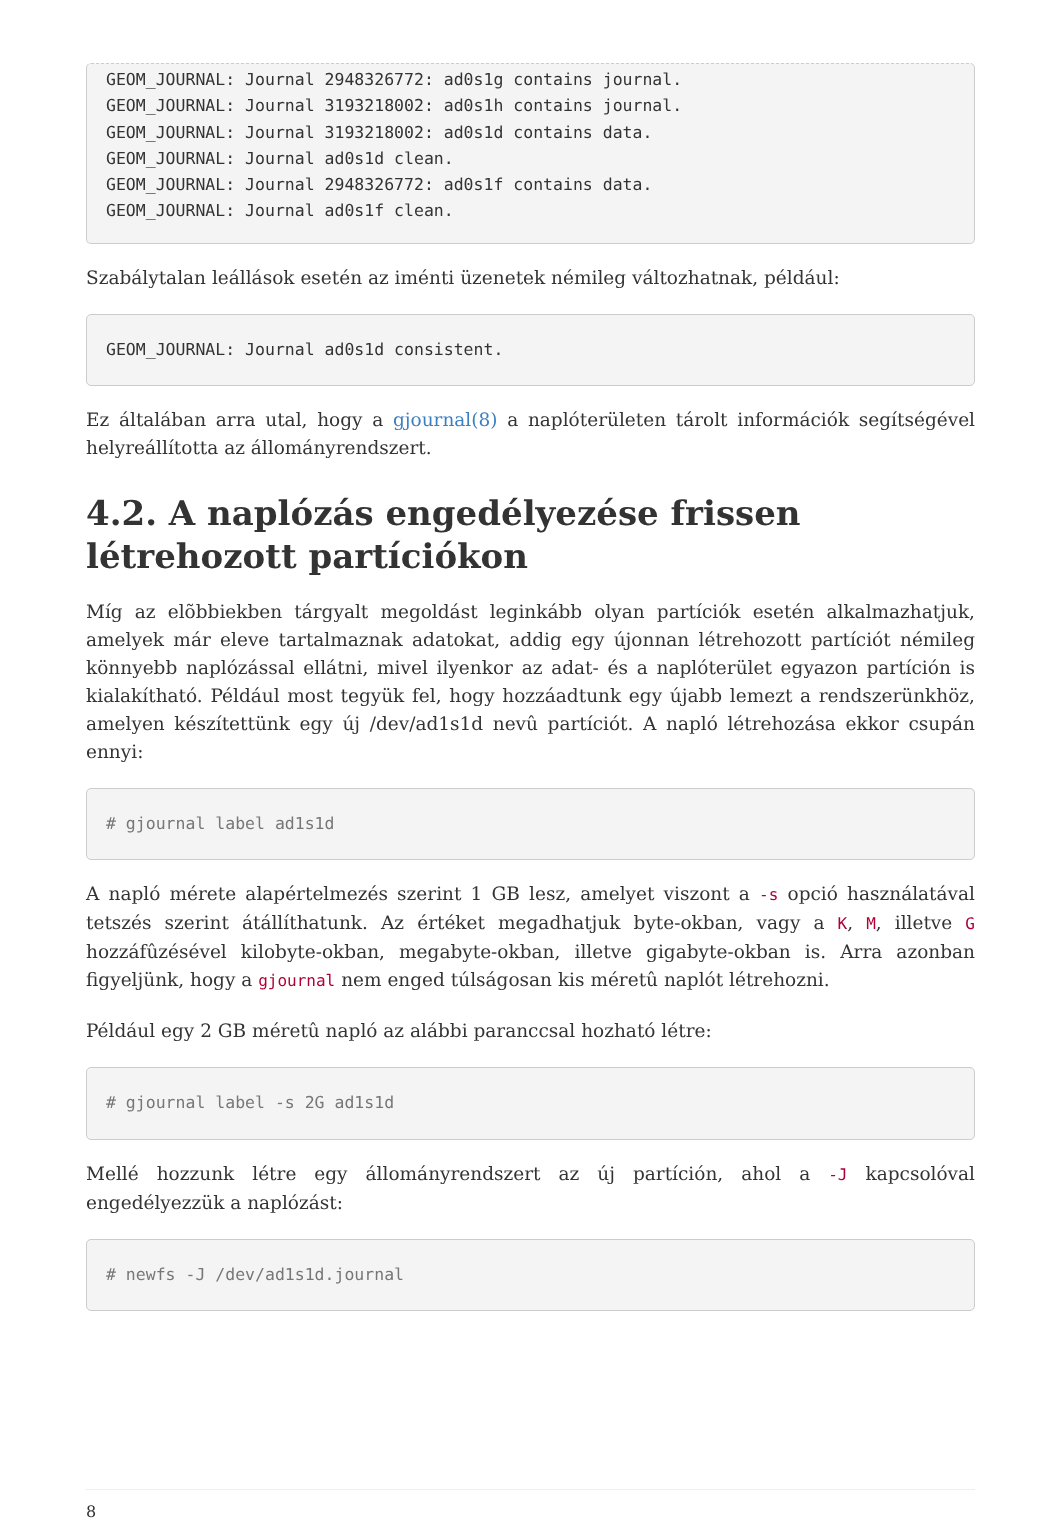GEOM_JOURNAL: Journal 2948326772: ad0s1g contains journal.
GEOM_JOURNAL: Journal 3193218002: ad0s1h contains journal.
GEOM_JOURNAL: Journal 3193218002: ad0s1d contains data.
GEOM_JOURNAL: Journal ad0s1d clean.
GEOM_JOURNAL: Journal 2948326772: ad0s1f contains data.
GEOM_JOURNAL: Journal ad0s1f clean.
Szabálytalan leállások esetén az iménti üzenetek némileg változhatnak, például:
GEOM_JOURNAL: Journal ad0s1d consistent.
Ez általában arra utal, hogy a gjournal(8) a naplóterületen tárolt információk segítségével helyreállította az állományrendszert.
4.2. A naplózás engedélyezése frissen létrehozott partíciókon
Míg az elõbbiekben tárgyalt megoldást leginkább olyan partíciók esetén alkalmazhatjuk, amelyek már eleve tartalmaznak adatokat, addig egy újonnan létrehozott partíciót némileg könnyebb naplózással ellátni, mivel ilyenkor az adat- és a naplóterület egyazon partíción is kialakítható. Például most tegyük fel, hogy hozzáadtunk egy újabb lemezt a rendszerünkhöz, amelyen készítettünk egy új /dev/ad1s1d nevû partíciót. A napló létrehozása ekkor csupán ennyi:
# gjournal label ad1s1d
A napló mérete alapértelmezés szerint 1 GB lesz, amelyet viszont a -s opció használatával tetszés szerint átállíthatunk. Az értéket megadhatjuk byte-okban, vagy a K, M, illetve G hozzáfûzésével kilobyte-okban, megabyte-okban, illetve gigabyte-okban is. Arra azonban figyeljünk, hogy a gjournal nem enged túlságosan kis méretû naplót létrehozni.
Például egy 2 GB méretû napló az alábbi paranccsal hozható létre:
# gjournal label -s 2G ad1s1d
Mellé hozzunk létre egy állományrendszert az új partíción, ahol a -J kapcsolóval engedélyezzük a naplózást:
# newfs -J /dev/ad1s1d.journal
8